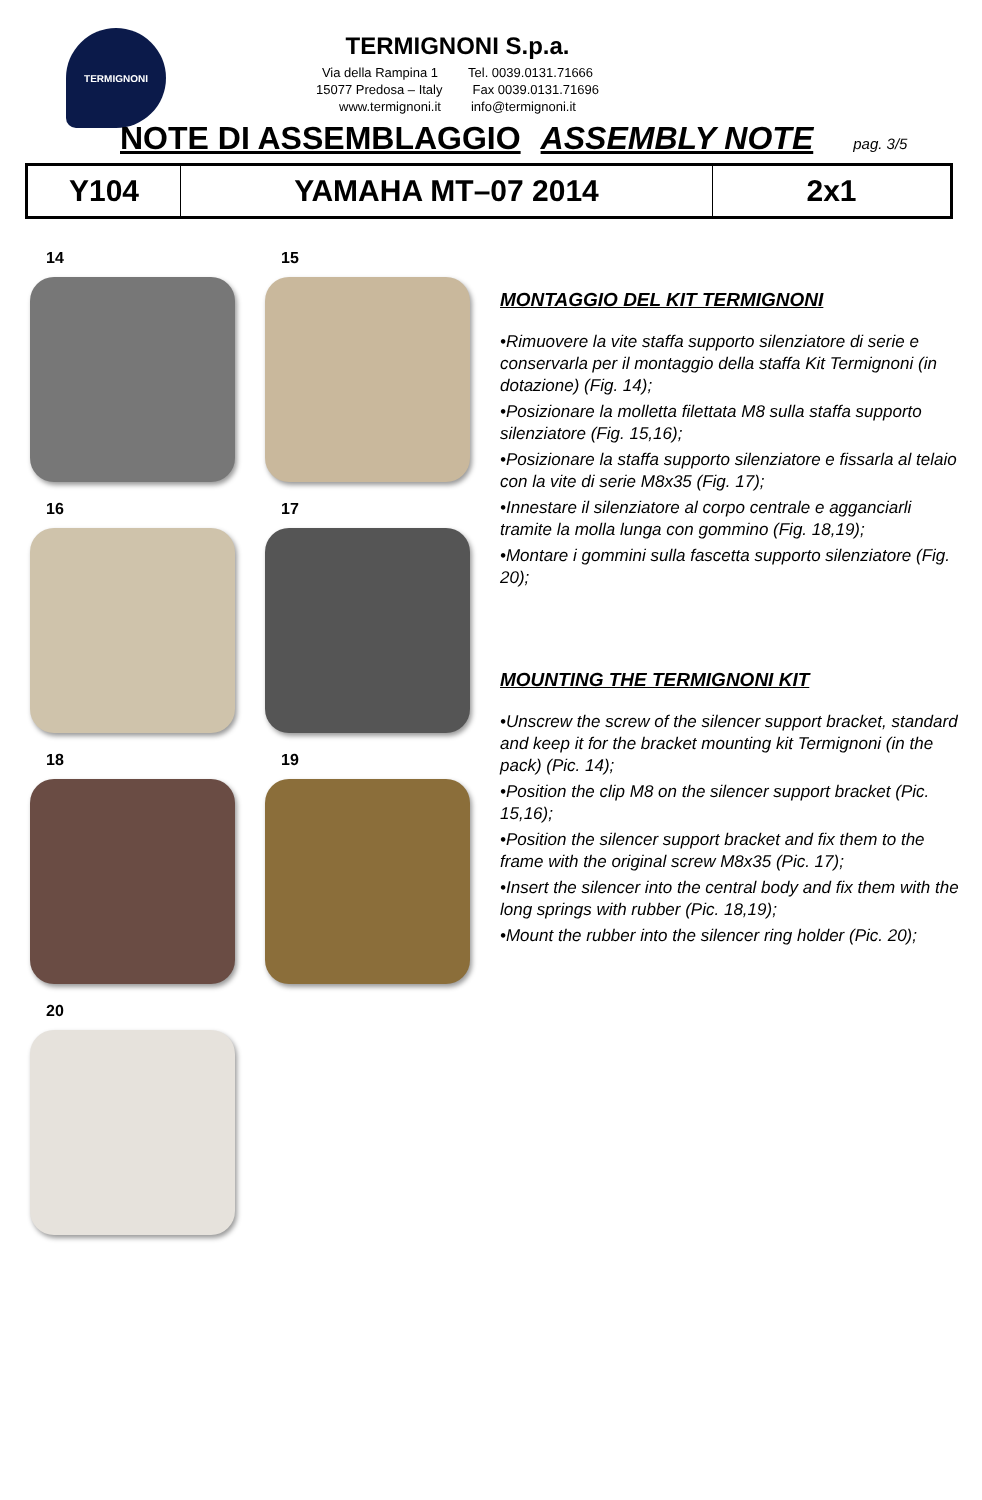TERMIGNONI
TERMIGNONI S.p.a.
Via della Rampina 1 Tel. 0039.0131.71666
15077 Predosa – Italy Fax 0039.0131.71696
www.termignoni.it info@termignoni.it
NOTE DI ASSEMBLAGGIO ASSEMBLY NOTE pag. 3/5
| Y104 | YAMAHA MT–07 2014 | 2x1 |
14
15
16
17
18
19
20
MONTAGGIO DEL KIT TERMIGNONI
•Rimuovere la vite staffa supporto silenziatore di serie e conservarla per il montaggio della staffa Kit Termignoni (in dotazione) (Fig. 14);
•Posizionare la molletta filettata M8 sulla staffa supporto silenziatore (Fig. 15,16);
•Posizionare la staffa supporto silenziatore e fissarla al telaio con la vite di serie M8x35 (Fig. 17);
•Innestare il silenziatore al corpo centrale e agganciarli tramite la molla lunga con gommino (Fig. 18,19);
•Montare i gommini sulla fascetta supporto silenziatore (Fig. 20);
MOUNTING THE TERMIGNONI KIT
•Unscrew the screw of the silencer support bracket, standard and keep it for the bracket mounting kit Termignoni (in the pack) (Pic. 14);
•Position the clip M8 on the silencer support bracket (Pic. 15,16);
•Position the silencer support bracket and fix them to the frame with the original screw M8x35 (Pic. 17);
•Insert the silencer into the central body and fix them with the long springs with rubber (Pic. 18,19);
•Mount the rubber into the silencer ring holder (Pic. 20);